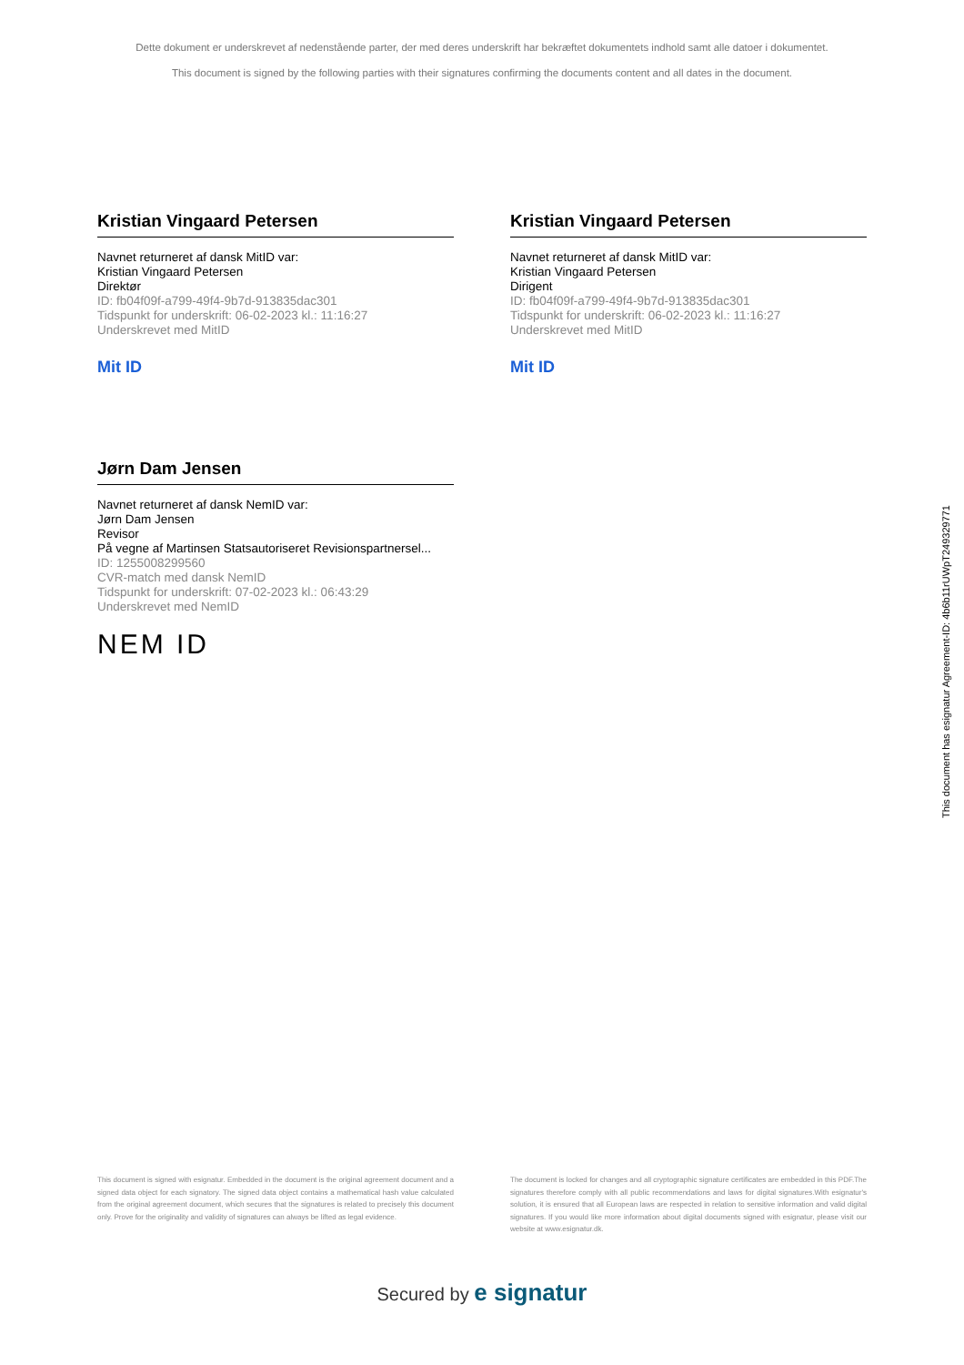Dette dokument er underskrevet af nedenstående parter, der med deres underskrift har bekræftet dokumentets indhold samt alle datoer i dokumentet.
This document is signed by the following parties with their signatures confirming the documents content and all dates in the document.
Kristian Vingaard Petersen
Navnet returneret af dansk MitID var:
Kristian Vingaard Petersen
Direktør
ID: fb04f09f-a799-49f4-9b7d-913835dac301
Tidspunkt for underskrift: 06-02-2023 kl.: 11:16:27
Underskrevet med MitID
Mit ID
Kristian Vingaard Petersen
Navnet returneret af dansk MitID var:
Kristian Vingaard Petersen
Dirigent
ID: fb04f09f-a799-49f4-9b7d-913835dac301
Tidspunkt for underskrift: 06-02-2023 kl.: 11:16:27
Underskrevet med MitID
Mit ID
Jørn Dam Jensen
Navnet returneret af dansk NemID var:
Jørn Dam Jensen
Revisor
På vegne af Martinsen Statsautoriseret Revisionspartnersel...
ID: 1255008299560
CVR-match med dansk NemID
Tidspunkt for underskrift: 07-02-2023 kl.: 06:43:29
Underskrevet med NemID
NEM ID
This document is signed with esignatur. Embedded in the document is the original agreement document and a signed data object for each signatory. The signed data object contains a mathematical hash value calculated from the original agreement document, which secures that the signatures is related to precisely this document only. Prove for the originality and validity of signatures can always be lifted as legal evidence.
The document is locked for changes and all cryptographic signature certificates are embedded in this PDF.The signatures therefore comply with all public recommendations and laws for digital signatures.With esignatur's solution, it is ensured that all European laws are respected in relation to sensitive information and valid digital signatures. If you would like more information about digital documents signed with esignatur, please visit our website at www.esignatur.dk.
Secured by e signatur
This document has esignatur Agreement-ID: 4b6b11rUWpT249329771